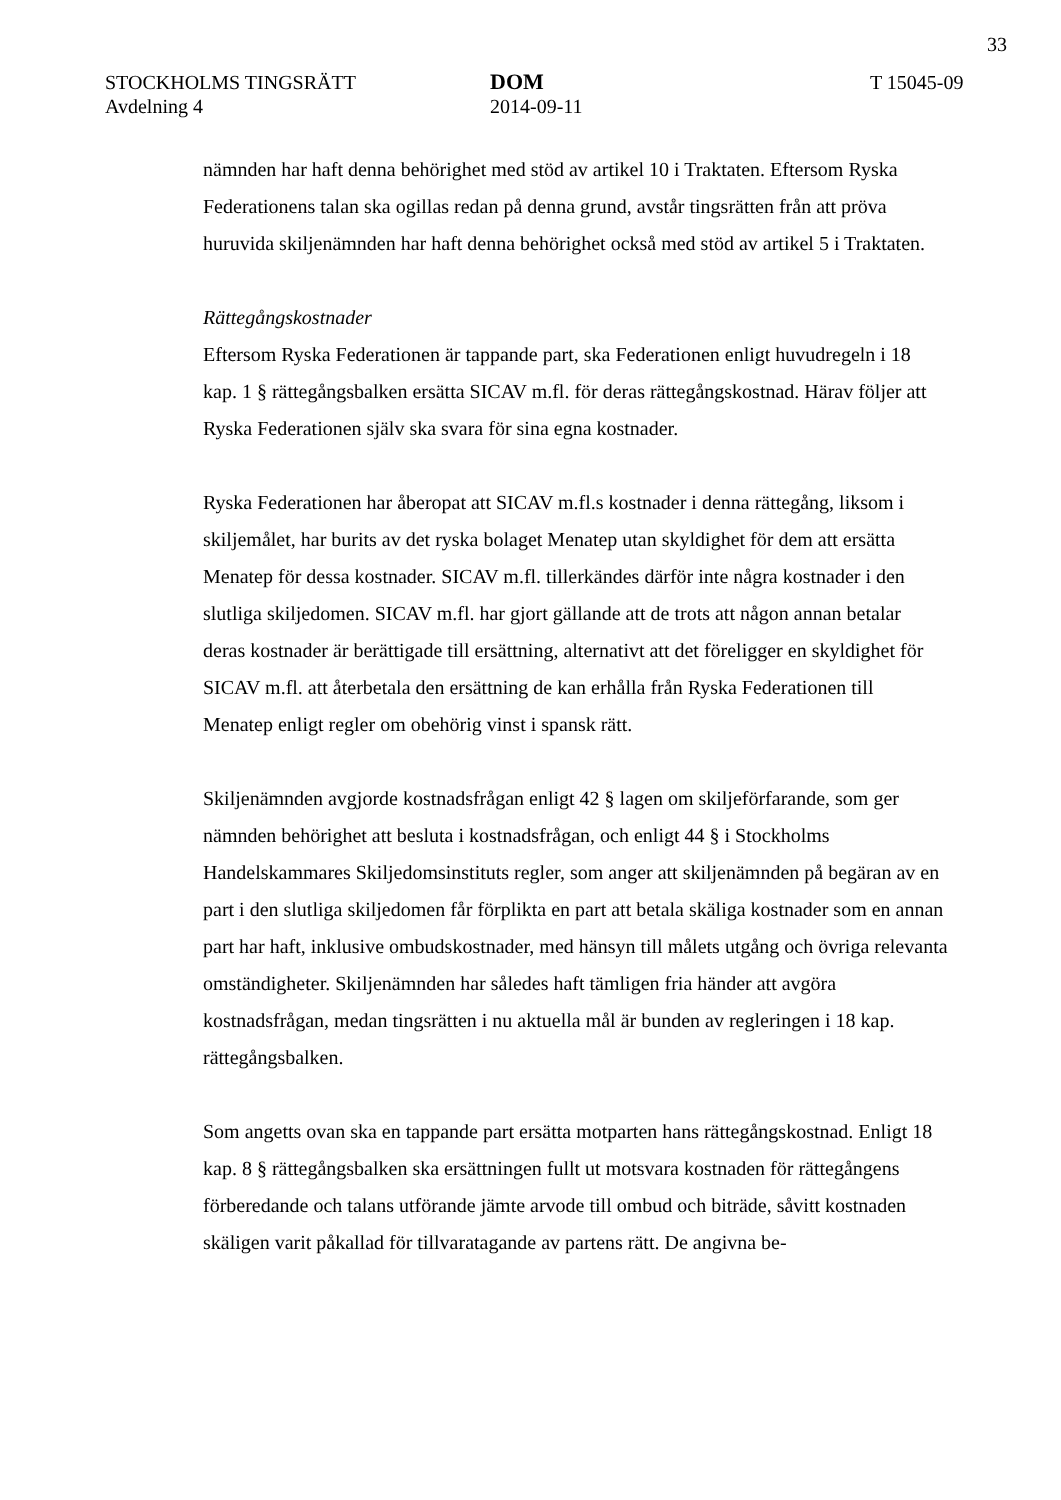33
STOCKHOLMS TINGSRÄTT
Avdelning 4
DOM
2014-09-11
T 15045-09
nämnden har haft denna behörighet med stöd av artikel 10 i Traktaten. Eftersom Ryska Federationens talan ska ogillas redan på denna grund, avstår tingsrätten från att pröva huruvida skiljenämnden har haft denna behörighet också med stöd av artikel 5 i Traktaten.
Rättegångskostnader
Eftersom Ryska Federationen är tappande part, ska Federationen enligt huvudregeln i 18 kap. 1 § rättegångsbalken ersätta SICAV m.fl. för deras rättegångskostnad. Härav följer att Ryska Federationen själv ska svara för sina egna kostnader.
Ryska Federationen har åberopat att SICAV m.fl.s kostnader i denna rättegång, liksom i skiljemålet, har burits av det ryska bolaget Menatep utan skyldighet för dem att ersätta Menatep för dessa kostnader. SICAV m.fl. tillerkändes därför inte några kostnader i den slutliga skiljedomen. SICAV m.fl. har gjort gällande att de trots att någon annan betalar deras kostnader är berättigade till ersättning, alternativt att det föreligger en skyldighet för SICAV m.fl. att återbetala den ersättning de kan erhålla från Ryska Federationen till Menatep enligt regler om obehörig vinst i spansk rätt.
Skiljenämnden avgjorde kostnadsfrågan enligt 42 § lagen om skiljeförfarande, som ger nämnden behörighet att besluta i kostnadsfrågan, och enligt 44 § i Stockholms Handelskammares Skiljedomsinstituts regler, som anger att skiljenämnden på begäran av en part i den slutliga skiljedomen får förplikta en part att betala skäliga kostnader som en annan part har haft, inklusive ombudskostnader, med hänsyn till målets utgång och övriga relevanta omständigheter. Skiljenämnden har således haft tämligen fria händer att avgöra kostnadsfrågan, medan tingsrätten i nu aktuella mål är bunden av regleringen i 18 kap. rättegångsbalken.
Som angetts ovan ska en tappande part ersätta motparten hans rättegångskostnad. Enligt 18 kap. 8 § rättegångsbalken ska ersättningen fullt ut motsvara kostnaden för rättegångens förberedande och talans utförande jämte arvode till ombud och biträde, såvitt kostnaden skäligen varit påkallad för tillvaratagande av partens rätt. De angivna be-